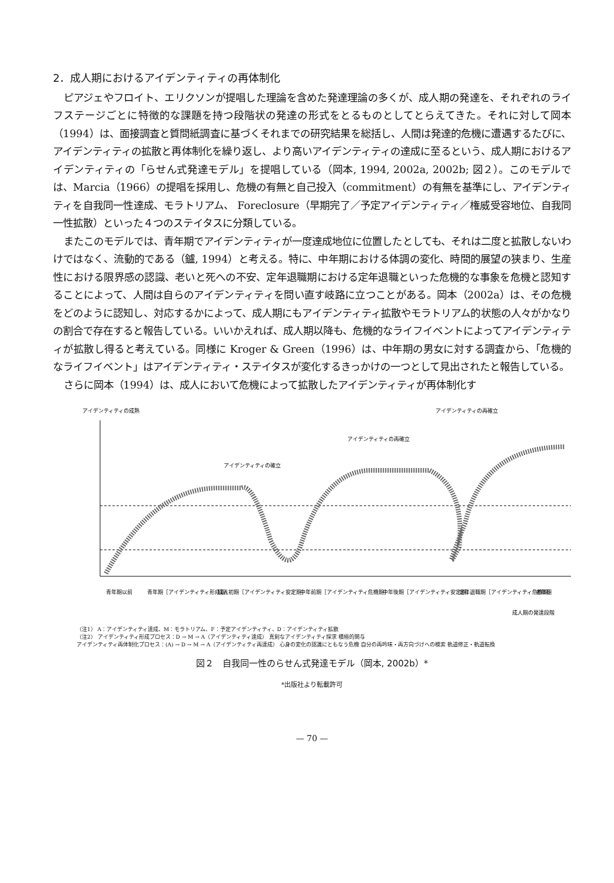2．成人期におけるアイデンティティの再体制化
ピアジェやフロイト、エリクソンが提唱した理論を含めた発達理論の多くが、成人期の発達を、それぞれのライフステージごとに特徴的な課題を持つ段階状の発達の形式をとるものとしてとらえてきた。それに対して岡本（1994）は、面接調査と質問紙調査に基づくそれまでの研究結果を総括し、人間は発達的危機に遭遇するたびに、アイデンティティの拡散と再体制化を繰り返し、より高いアイデンティティの達成に至るという、成人期におけるアイデンティティの「らせん式発達モデル」を提唱している（岡本, 1994, 2002a, 2002b; 図２）。このモデルでは、Marcia（1966）の提唱を採用し、危機の有無と自己投入（commitment）の有無を基準にし、アイデンティティを自我同一性達成、モラトリアム、 Foreclosure（早期完了／予定アイデンティティ／権威受容地位、自我同一性拡散）といった４つのステイタスに分類している。
またこのモデルでは、青年期でアイデンティティが一度達成地位に位置したとしても、それは二度と拡散しないわけではなく、流動的である（鑪, 1994）と考える。特に、中年期における体調の変化、時間的展望の狭まり、生産性における限界感の認識、老いと死への不安、定年退職期における定年退職といった危機的な事象を危機と認知することによって、人間は自らのアイデンティティを問い直す岐路に立つことがある。岡本（2002a）は、その危機をどのように認知し、対応するかによって、成人期にもアイデンティティ拡散やモラトリアム的状態の人々がかなりの割合で存在すると報告している。いいかえれば、成人期以降も、危機的なライフイベントによってアイデンティティが拡散し得ると考えている。同様に Kroger & Green（1996）は、中年期の男女に対する調査から、「危機的なライフイベント」はアイデンティティ・ステイタスが変化するきっかけの一つとして見出されたと報告している。
さらに岡本（1994）は、成人において危機によって拡散したアイデンティティが再体制化す
アイデンティティの成熟
アイデンティティの再確立
アイデンティティの確立
アイデンティティの再確立
青年期以前
青年期［アイデンティティ形成期］
成人初期［アイデンティティ安定期］
中年前期［アイデンティティ危機期］
中年後期［アイデンティティ安定期］
定年退職期［アイデンティティ危機期］
老年期
成人期の発達段階
（注1） A：アイデンティティ達成、M：モラトリアム、F：予定アイデンティティ、D：アイデンティティ拡散
（注2） アイデンティティ形成プロセス：D → M → A（アイデンティティ達成） 真剣なアイデンティティ探求 積極的関与
アイデンティティ再体制化プロセス：(A) → D → M → A（アイデンティティ再達成） 心身の変化の認識にともなう危機 自分の再吟味・再方向づけへの模索 軌道修正・軌道転換
図２　自我同一性のらせん式発達モデル（岡本, 2002b）*
*出版社より転載許可
— 70 —